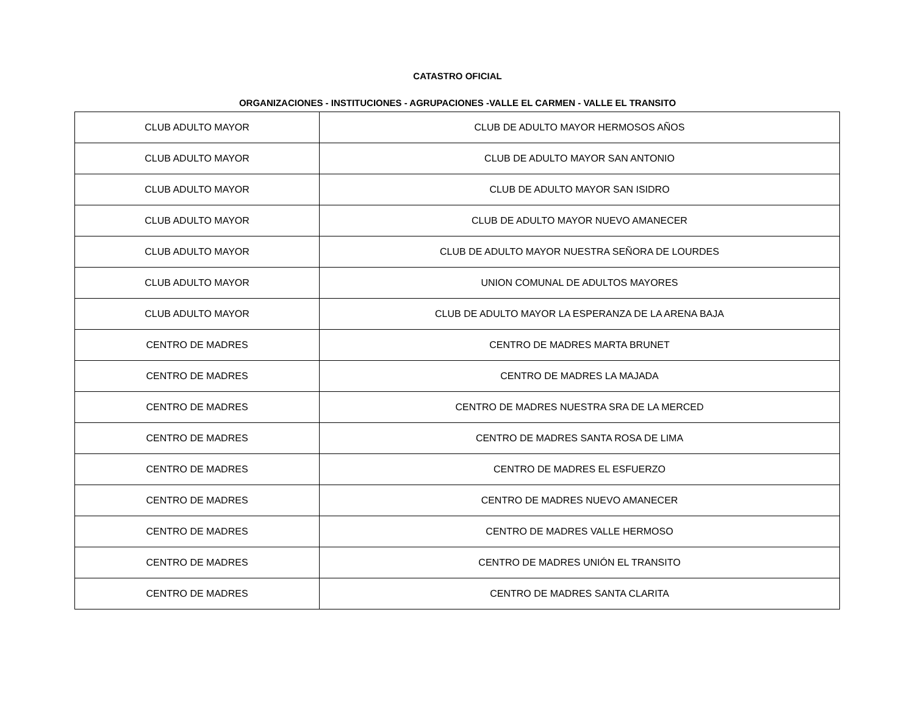CATASTRO OFICIAL
ORGANIZACIONES - INSTITUCIONES - AGRUPACIONES -VALLE EL CARMEN - VALLE EL TRANSITO
| CLUB ADULTO MAYOR | CLUB DE ADULTO MAYOR HERMOSOS AÑOS |
| CLUB ADULTO MAYOR | CLUB DE ADULTO MAYOR SAN ANTONIO |
| CLUB ADULTO MAYOR | CLUB DE ADULTO MAYOR SAN ISIDRO |
| CLUB ADULTO MAYOR | CLUB DE ADULTO MAYOR NUEVO AMANECER |
| CLUB ADULTO MAYOR | CLUB DE ADULTO MAYOR NUESTRA SEÑORA DE LOURDES |
| CLUB ADULTO MAYOR | UNION COMUNAL DE ADULTOS MAYORES |
| CLUB ADULTO MAYOR | CLUB DE ADULTO MAYOR LA ESPERANZA DE LA ARENA BAJA |
| CENTRO DE MADRES | CENTRO DE MADRES MARTA BRUNET |
| CENTRO DE MADRES | CENTRO DE MADRES LA MAJADA |
| CENTRO DE MADRES | CENTRO DE MADRES NUESTRA SRA DE LA MERCED |
| CENTRO DE MADRES | CENTRO DE MADRES SANTA ROSA DE LIMA |
| CENTRO DE MADRES | CENTRO DE MADRES EL ESFUERZO |
| CENTRO DE MADRES | CENTRO DE MADRES NUEVO AMANECER |
| CENTRO DE MADRES | CENTRO DE MADRES VALLE HERMOSO |
| CENTRO DE MADRES | CENTRO DE MADRES UNIÓN EL TRANSITO |
| CENTRO DE MADRES | CENTRO DE MADRES SANTA CLARITA |